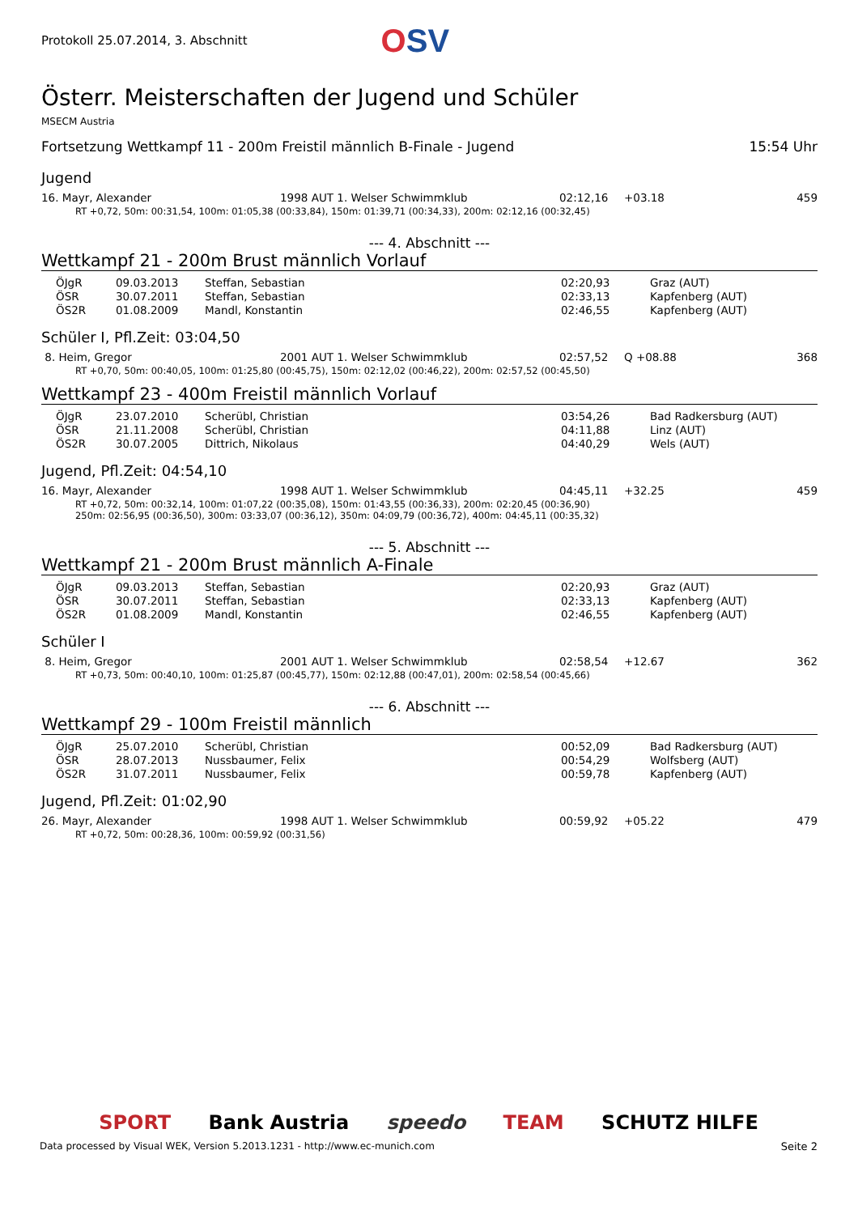Protokoll 25.07.2014, 3. Abschnitt
OSV
Österr. Meisterschaften der Jugend und Schüler
MSECM Austria
Fortsetzung Wettkampf 11 - 200m Freistil männlich B-Finale - Jugend 15:54 Uhr
Jugend
| 16. Mayr, Alexander | 1998 AUT 1. Welser Schwimmklub | 02:12,16 | +03.18 | 459 |
RT +0,72, 50m: 00:31,54, 100m: 01:05,38 (00:33,84), 150m: 01:39,71 (00:34,33), 200m: 02:12,16 (00:32,45)
--- 4. Abschnitt ---
Wettkampf 21 - 200m Brust männlich Vorlauf
| ÖJgR | 09.03.2013 | Steffan, Sebastian | 02:20,93 | Graz (AUT) |
| ÖSR | 30.07.2011 | Steffan, Sebastian | 02:33,13 | Kapfenberg (AUT) |
| ÖS2R | 01.08.2009 | Mandl, Konstantin | 02:46,55 | Kapfenberg (AUT) |
Schüler I, Pfl.Zeit: 03:04,50
| 8. Heim, Gregor | 2001 AUT 1. Welser Schwimmklub | 02:57,52 | Q +08.88 | 368 |
RT +0,70, 50m: 00:40,05, 100m: 01:25,80 (00:45,75), 150m: 02:12,02 (00:46,22), 200m: 02:57,52 (00:45,50)
Wettkampf 23 - 400m Freistil männlich Vorlauf
| ÖJgR | 23.07.2010 | Scherübl, Christian | 03:54,26 | Bad Radkersburg (AUT) |
| ÖSR | 21.11.2008 | Scherübl, Christian | 04:11,88 | Linz (AUT) |
| ÖS2R | 30.07.2005 | Dittrich, Nikolaus | 04:40,29 | Wels (AUT) |
Jugend, Pfl.Zeit: 04:54,10
| 16. Mayr, Alexander | 1998 AUT 1. Welser Schwimmklub | 04:45,11 | +32.25 | 459 |
RT +0,72, 50m: 00:32,14, 100m: 01:07,22 (00:35,08), 150m: 01:43,55 (00:36,33), 200m: 02:20,45 (00:36,90)
250m: 02:56,95 (00:36,50), 300m: 03:33,07 (00:36,12), 350m: 04:09,79 (00:36,72), 400m: 04:45,11 (00:35,32)
--- 5. Abschnitt ---
Wettkampf 21 - 200m Brust männlich A-Finale
| ÖJgR | 09.03.2013 | Steffan, Sebastian | 02:20,93 | Graz (AUT) |
| ÖSR | 30.07.2011 | Steffan, Sebastian | 02:33,13 | Kapfenberg (AUT) |
| ÖS2R | 01.08.2009 | Mandl, Konstantin | 02:46,55 | Kapfenberg (AUT) |
Schüler I
| 8. Heim, Gregor | 2001 AUT 1. Welser Schwimmklub | 02:58,54 | +12.67 | 362 |
RT +0,73, 50m: 00:40,10, 100m: 01:25,87 (00:45,77), 150m: 02:12,88 (00:47,01), 200m: 02:58,54 (00:45,66)
--- 6. Abschnitt ---
Wettkampf 29 - 100m Freistil männlich
| ÖJgR | 25.07.2010 | Scherübl, Christian | 00:52,09 | Bad Radkersburg (AUT) |
| ÖSR | 28.07.2013 | Nussbaumer, Felix | 00:54,29 | Wolfsberg (AUT) |
| ÖS2R | 31.07.2011 | Nussbaumer, Felix | 00:59,78 | Kapfenberg (AUT) |
Jugend, Pfl.Zeit: 01:02,90
| 26. Mayr, Alexander | 1998 AUT 1. Welser Schwimmklub | 00:59,92 | +05.22 | 479 |
RT +0,72, 50m: 00:28,36, 100m: 00:59,92 (00:31,56)
SPORT Bank Austria speedo TEAM SCHUTZ HILFE
Data processed by Visual WEK, Version 5.2013.1231 - http://www.ec-munich.com Seite 2